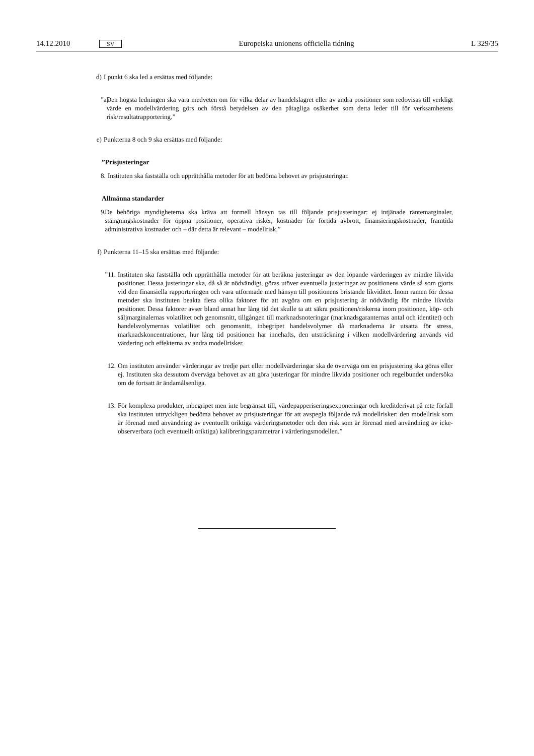14.12.2010 SV Europeiska unionens officiella tidning L 329/35
d) I punkt 6 ska led a ersättas med följande:
”a) Den högsta ledningen ska vara medveten om för vilka delar av handelslagret eller av andra positioner som redovisas till verkligt värde en modellvärdering görs och förstå betydelsen av den påtagliga osäkerhet som detta leder till för verksamhetens risk/resultatrapportering.”
e) Punkterna 8 och 9 ska ersättas med följande:
”Prisjusteringar
8. Instituten ska fastställa och upprätthålla metoder för att bedöma behovet av prisjusteringar.
Allmänna standarder
9. De behöriga myndigheterna ska kräva att formell hänsyn tas till följande prisjusteringar: ej intjänade räntemarginaler, stängningskostnader för öppna positioner, operativa risker, kostnader för förtida avbrott, finansieringskostnader, framtida administrativa kostnader och – där detta är relevant – modellrisk.”
f) Punkterna 11–15 ska ersättas med följande:
”11. Instituten ska fastställa och upprätthålla metoder för att beräkna justeringar av den löpande värderingen av mindre likvida positioner. Dessa justeringar ska, då så är nödvändigt, göras utöver eventuella justeringar av positionens värde så som gjorts vid den finansiella rapporteringen och vara utformade med hänsyn till positionens bristande likviditet. Inom ramen för dessa metoder ska instituten beakta flera olika faktorer för att avgöra om en prisjustering är nödvändig för mindre likvida positioner. Dessa faktorer avser bland annat hur lång tid det skulle ta att säkra positionen/riskerna inom positionen, köp- och säljmarginalernas volatilitet och genomsnitt, tillgången till marknadsnoteringar (marknadsgaranternas antal och identitet) och handelsvolymernas volatilitet och genomsnitt, inbegripet handelsvolymer då marknaderna är utsatta för stress, marknadskoncentrationer, hur lång tid positionen har innehafts, den utsträckning i vilken modellvärdering används vid värdering och effekterna av andra modellrisker.
12. Om instituten använder värderingar av tredje part eller modellvärderingar ska de överväga om en prisjustering ska göras eller ej. Instituten ska dessutom överväga behovet av att göra justeringar för mindre likvida positioner och regelbundet undersöka om de fortsatt är ändamålsenliga.
13. För komplexa produkter, inbegripet men inte begränsat till, värdepapperiseringsexponeringar och kreditderivat på n:te förfall ska instituten uttryckligen bedöma behovet av prisjusteringar för att avspegla följande två modellrisker: den modellrisk som är förenad med användning av eventuellt oriktiga värderingsmetoder och den risk som är förenad med användning av icke-observerbara (och eventuellt oriktiga) kalibreringsparametrar i värderingsmodellen.”